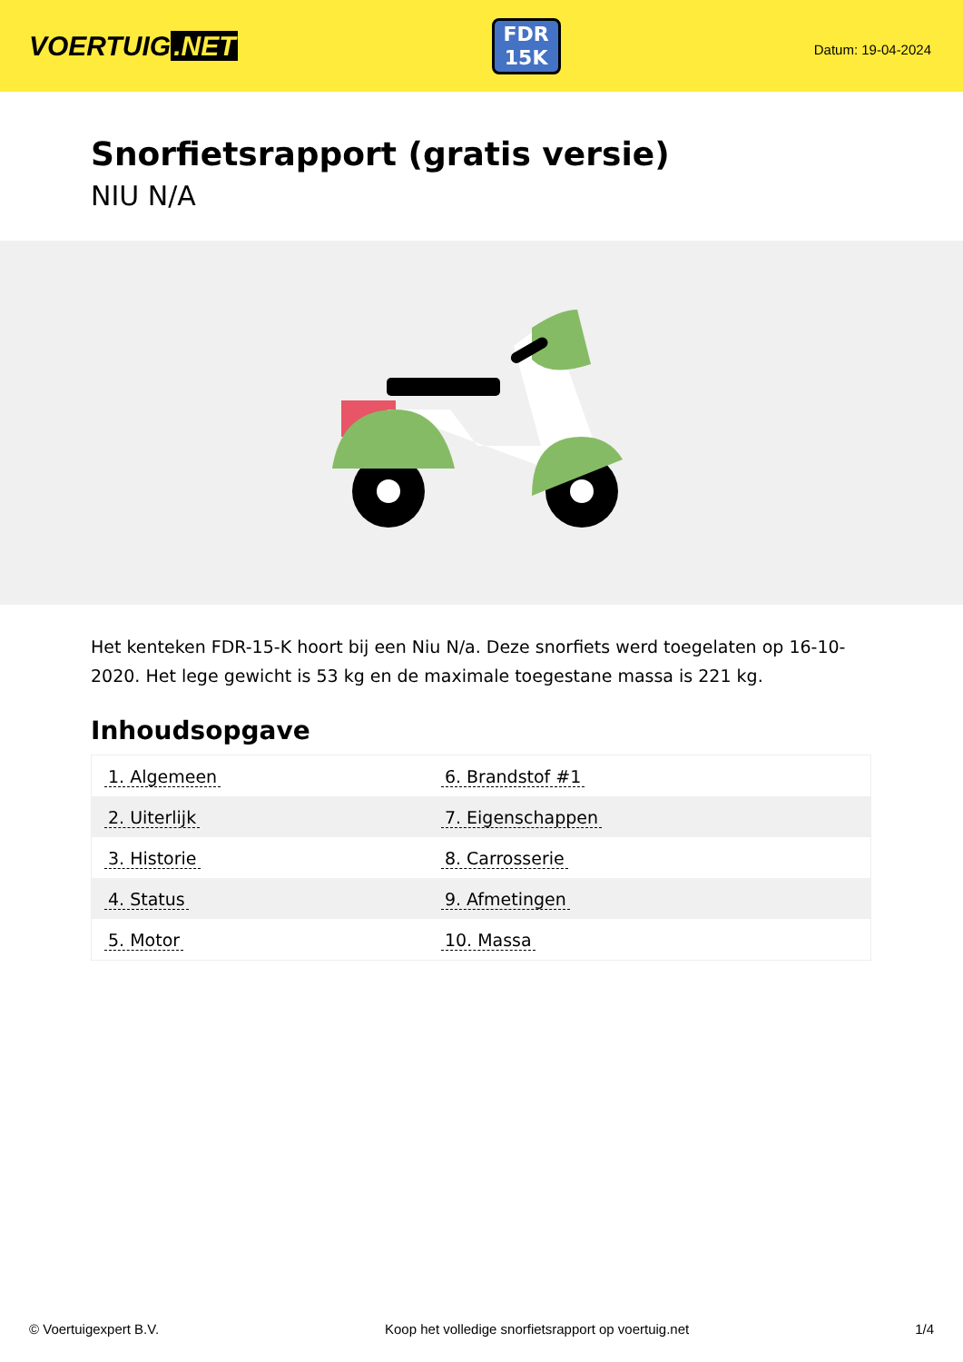VOERTUIG.NET
FDR
15K
Datum: 19-04-2024
Snorfietsrapport (gratis versie)
NIU N/A
Het kenteken FDR-15-K hoort bij een Niu N/a. Deze snorfiets werd toegelaten op 16-10-2020. Het lege gewicht is 53 kg en de maximale toegestane massa is 221 kg.
Inhoudsopgave
| 1. Algemeen | 6. Brandstof #1 |
| 2. Uiterlijk | 7. Eigenschappen |
| 3. Historie | 8. Carrosserie |
| 4. Status | 9. Afmetingen |
| 5. Motor | 10. Massa |
© Voertuigexpert B.V. Koop het volledige snorfietsrapport op voertuig.net 1/4